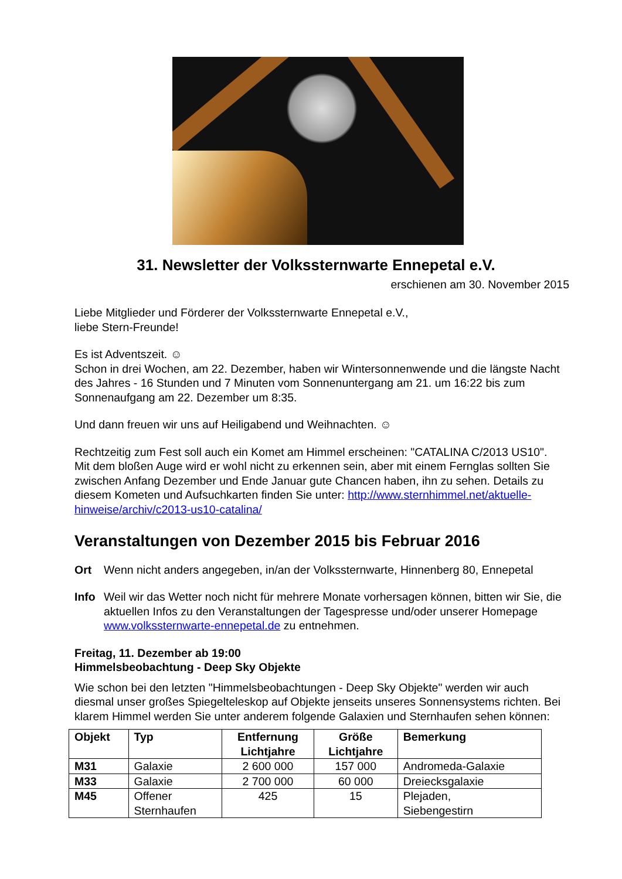31. Newsletter der Volkssternwarte Ennepetal e.V.
erschienen am 30. November 2015
Liebe Mitglieder und Förderer der Volkssternwarte Ennepetal e.V.,
liebe Stern-Freunde!
Es ist Adventszeit. ☺
Schon in drei Wochen, am 22. Dezember, haben wir Wintersonnenwende und die längste Nacht des Jahres - 16 Stunden und 7 Minuten vom Sonnenuntergang am 21. um 16:22 bis zum Sonnenaufgang am 22. Dezember um 8:35.
Und dann freuen wir uns auf Heiligabend und Weihnachten. ☺
Rechtzeitig zum Fest soll auch ein Komet am Himmel erscheinen: "CATALINA C/2013 US10". Mit dem bloßen Auge wird er wohl nicht zu erkennen sein, aber mit einem Fernglas sollten Sie zwischen Anfang Dezember und Ende Januar gute Chancen haben, ihn zu sehen. Details zu diesem Kometen und Aufsuchkarten finden Sie unter: http://www.sternhimmel.net/aktuelle-hinweise/archiv/c2013-us10-catalina/
Veranstaltungen von Dezember 2015 bis Februar 2016
Ort Wenn nicht anders angegeben, in/an der Volkssternwarte, Hinnenberg 80, Ennepetal
Info Weil wir das Wetter noch nicht für mehrere Monate vorhersagen können, bitten wir Sie, die aktuellen Infos zu den Veranstaltungen der Tagespresse und/oder unserer Homepage www.volkssternwarte-ennepetal.de zu entnehmen.
Freitag, 11. Dezember ab 19:00
Himmelsbeobachtung - Deep Sky Objekte
Wie schon bei den letzten "Himmelsbeobachtungen - Deep Sky Objekte" werden wir auch diesmal unser großes Spiegelteleskop auf Objekte jenseits unseres Sonnensystems richten. Bei klarem Himmel werden Sie unter anderem folgende Galaxien und Sternhaufen sehen können:
| Objekt | Typ | Entfernung Lichtjahre | Größe Lichtjahre | Bemerkung |
| --- | --- | --- | --- | --- |
| M31 | Galaxie | 2 600 000 | 157 000 | Andromeda-Galaxie |
| M33 | Galaxie | 2 700 000 | 60 000 | Dreiecksgalaxie |
| M45 | Offener Sternhaufen | 425 | 15 | Plejaden, Siebengestirn |